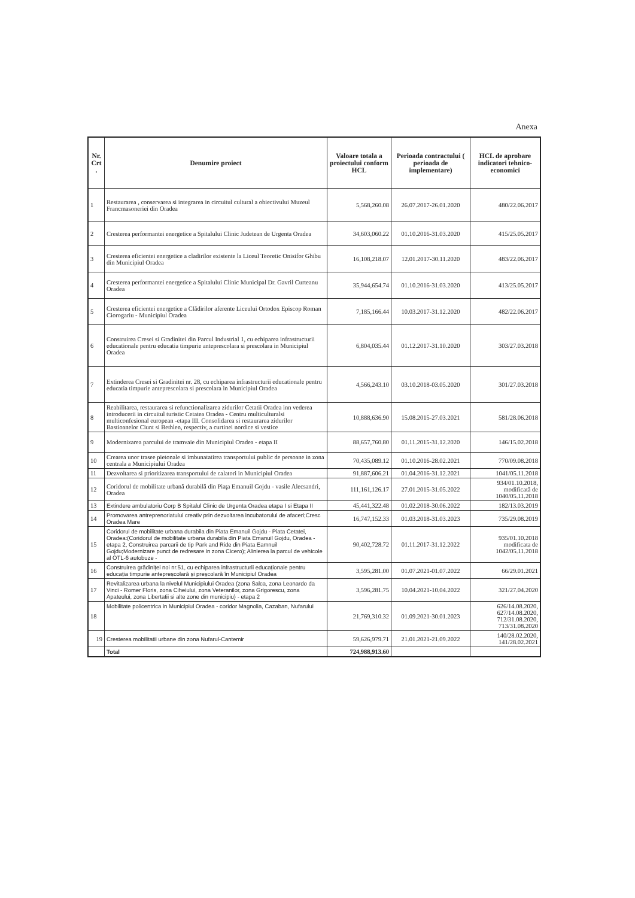Anexa
| Nr. Crt . | Denumire proiect | Valoare totala a proiectului conform HCL | Perioada contractului ( perioada de implementare) | HCL de aprobare indicatori tehnico-economici |
| --- | --- | --- | --- | --- |
| 1 | Restaurarea , conservarea si integrarea in circuitul cultural a obiectivului Muzeul Francmasoneriei din Oradea | 5,568,260.08 | 26.07.2017-26.01.2020 | 480/22.06.2017 |
| 2 | Cresterea performantei energetice a Spitalului Clinic Judetean de Urgenta Oradea | 34,603,060.22 | 01.10.2016-31.03.2020 | 415/25.05.2017 |
| 3 | Cresterea eficientei energetice a cladirilor existente la Liceul Teoretic Onisifor Ghibu din Municipiul Oradea | 16,108,218.07 | 12.01.2017-30.11.2020 | 483/22.06.2017 |
| 4 | Cresterea performantei energetice a Spitalului Clinic Municipal Dr. Gavril Curteanu Oradea | 35,944,654.74 | 01.10.2016-31.03.2020 | 413/25.05.2017 |
| 5 | Cresterea eficientei energetice a Clădirilor aferente Liceului Ortodox Episcop Roman Ciorogariu - Municipiul Oradea | 7,185,166.44 | 10.03.2017-31.12.2020 | 482/22.06.2017 |
| 6 | Construirea Cresei si Gradinitei din Parcul Industrial 1, cu echiparea infrastructurii educationale pentru educatia timpurie anteprescolara si prescolara in Municipiul Oradea | 6,804,035.44 | 01.12.2017-31.10.2020 | 303/27.03.2018 |
| 7 | Extinderea Cresei si Gradinitei nr. 28, cu echiparea infrastructurii educationale pentru educatia timpurie anteprescolara si prescolara in Municipiul Oradea | 4,566,243.10 | 03.10.2018-03.05.2020 | 301/27.03.2018 |
| 8 | Reabilitarea, restaurarea si refunctionalizarea zidurilor Cetatii Oradea inn vederea introducerii in circuitul turistic Cetatea Oradea - Centru multiculturalsi multiconfesional european -etapa III. Consolidarea si restaurarea zidurilor Bastioanelor Ciunt si Bethlen, respectiv, a curtinei nordice si vestice | 10,888,636.90 | 15.08.2015-27.03.2021 | 581/28.06.2018 |
| 9 | Modernizarea parcului de tramvaie din Municipiul Oradea - etapa II | 88,657,760.80 | 01.11.2015-31.12.2020 | 146/15.02.2018 |
| 10 | Crearea unor trasee pietonale si imbunatatirea transportului public de persoane in zona centrala a Municipiului Oradea | 70,435,089.12 | 01.10.2016-28.02.2021 | 770/09.08.2018 |
| 11 | Dezvoltarea si prioritizarea transportului de calatori in Municipiul Oradea | 91,887,606.21 | 01.04.2016-31.12.2021 | 1041/05.11.2018 |
| 12 | Coridorul de mobilitate urbană durabilă din Piaţa Emanuil Gojdu - vasile Alecsandri, Oradea | 111,161,126.17 | 27.01.2015-31.05.2022 | 934/01.10.2018, modificată de 1040/05.11.2018 |
| 13 | Extindere ambulatoriu Corp B Spitalul Clinic de Urgenta Oradea etapa I si Etapa II | 45,441,322.48 | 01.02.2018-30.06.2022 | 182/13.03.2019 |
| 14 | Promovarea antreprenoriatului creativ prin dezvoltarea incubatorului de afaceri;Cresc Oradea Mare | 16,747,152.33 | 01.03.2018-31.03.2023 | 735/29.08.2019 |
| 15 | Coridorul de mobilitate urbana durabila din Piata Emanuil Gojdu - Piata Cetatei, Oradea:(Coridorul de mobilitate urbana durabila din Piata Emanuil Gojdu, Oradea - etapa 2, Construirea parcarii de tip Park and Ride din Piata Eamnuil Gojdu;Modernizare punct de redresare in zona Cicero); Alinierea la parcul de vehicole al OTL-6 autobuze - | 90,402,728.72 | 01.11.2017-31.12.2022 | 935/01.10.2018 modificata de 1042/05.11.2018 |
| 16 | Construirea grădiniței noi nr.51, cu echiparea infrastructurii educaționale pentru educația timpurie antepreșcolară și preșcolară în Municipiul Oradea | 3,595,281.00 | 01.07.2021-01.07.2022 | 66/29.01.2021 |
| 17 | Revitalizarea urbana la nivelul Municipiului Oradea (zona Salca, zona Leonardo da Vinci - Romer Floris, zona Ciheiului, zona Veteranilor, zona Grigorescu, zona Apateului, zona Libertatii si alte zone din municipiu) - etapa 2 | 3,596,281.75 | 10.04.2021-10.04.2022 | 321/27.04.2020 |
| 18 | Mobilitate policentrica in Municipiul Oradea - coridor Magnolia, Cazaban, Nufarului | 21,769,310.32 | 01.09.2021-30.01.2023 | 626/14.08.2020, 627/14.08.2020, 712/31.08.2020, 713/31.08.2020 |
| 19 | Cresterea mobilitatii urbane din zona Nufarul-Cantemir | 59,626,979.71 | 21.01.2021-21.09.2022 | 140/28.02.2020, 141/28.02.2021 |
| | Total | 724,988,913.60 | | |